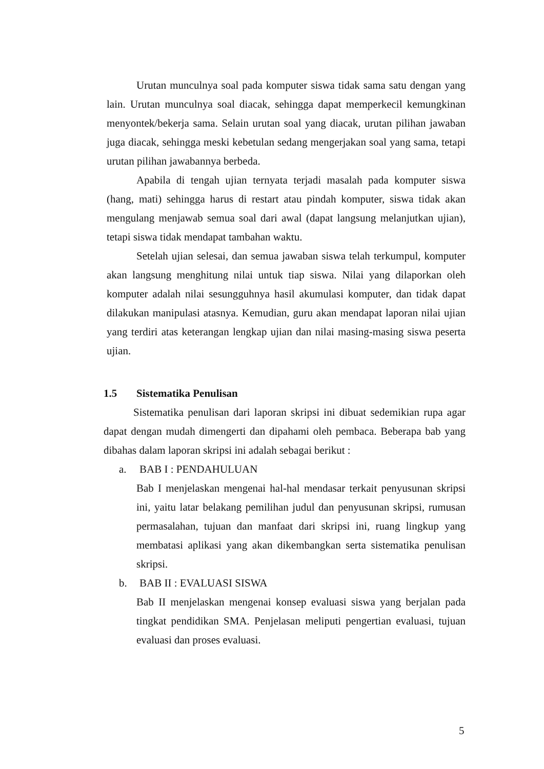Urutan munculnya soal pada komputer siswa tidak sama satu dengan yang lain. Urutan munculnya soal diacak, sehingga dapat memperkecil kemungkinan menyontek/bekerja sama. Selain urutan soal yang diacak, urutan pilihan jawaban juga diacak, sehingga meski kebetulan sedang mengerjakan soal yang sama, tetapi urutan pilihan jawabannya berbeda.
Apabila di tengah ujian ternyata terjadi masalah pada komputer siswa (hang, mati) sehingga harus di restart atau pindah komputer, siswa tidak akan mengulang menjawab semua soal dari awal (dapat langsung melanjutkan ujian), tetapi siswa tidak mendapat tambahan waktu.
Setelah ujian selesai, dan semua jawaban siswa telah terkumpul, komputer akan langsung menghitung nilai untuk tiap siswa. Nilai yang dilaporkan oleh komputer adalah nilai sesungguhnya hasil akumulasi komputer, dan tidak dapat dilakukan manipulasi atasnya. Kemudian, guru akan mendapat laporan nilai ujian yang terdiri atas keterangan lengkap ujian dan nilai masing-masing siswa peserta ujian.
1.5 Sistematika Penulisan
Sistematika penulisan dari laporan skripsi ini dibuat sedemikian rupa agar dapat dengan mudah dimengerti dan dipahami oleh pembaca. Beberapa bab yang dibahas dalam laporan skripsi ini adalah sebagai berikut :
a. BAB I : PENDAHULUAN
Bab I menjelaskan mengenai hal-hal mendasar terkait penyusunan skripsi ini, yaitu latar belakang pemilihan judul dan penyusunan skripsi, rumusan permasalahan, tujuan dan manfaat dari skripsi ini, ruang lingkup yang membatasi aplikasi yang akan dikembangkan serta sistematika penulisan skripsi.
b. BAB II : EVALUASI SISWA
Bab II menjelaskan mengenai konsep evaluasi siswa yang berjalan pada tingkat pendidikan SMA. Penjelasan meliputi pengertian evaluasi, tujuan evaluasi dan proses evaluasi.
5